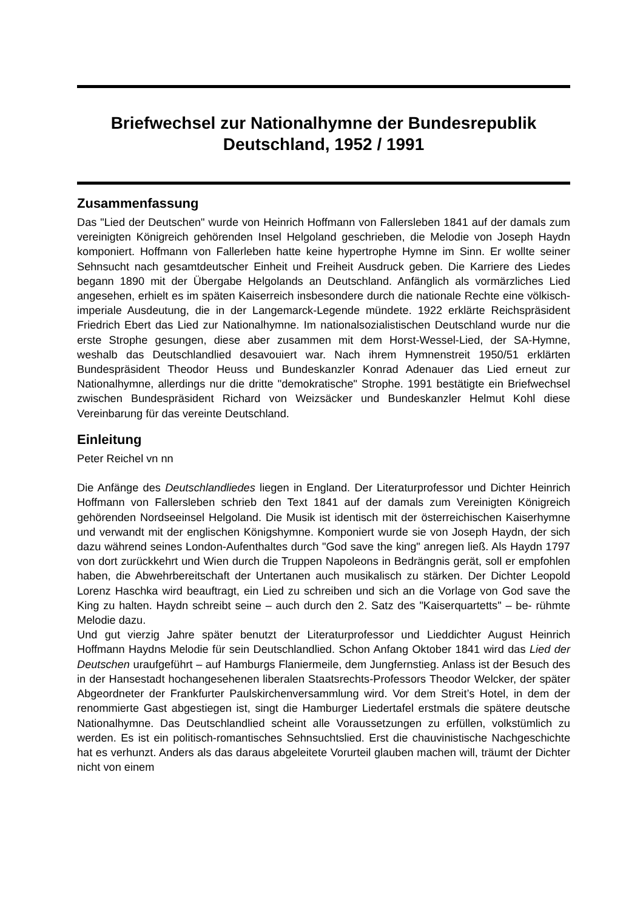Briefwechsel zur Nationalhymne der Bundesrepublik Deutschland, 1952 / 1991
Zusammenfassung
Das "Lied der Deutschen" wurde von Heinrich Hoffmann von Fallersleben 1841 auf der damals zum vereinigten Königreich gehörenden Insel Helgoland geschrieben, die Melodie von Joseph Haydn komponiert. Hoffmann von Fallerleben hatte keine hypertrophe Hymne im Sinn. Er wollte seiner Sehnsucht nach gesamtdeutscher Einheit und Freiheit Ausdruck geben. Die Karriere des Liedes begann 1890 mit der Übergabe Helgolands an Deutschland. Anfänglich als vormärzliches Lied angesehen, erhielt es im späten Kaiserreich insbesondere durch die nationale Rechte eine völkisch-imperiale Ausdeutung, die in der Langemarck-Legende mündete. 1922 erklärte Reichspräsident Friedrich Ebert das Lied zur Nationalhymne. Im nationalsozialistischen Deutschland wurde nur die erste Strophe gesungen, diese aber zusammen mit dem Horst-Wessel-Lied, der SA-Hymne, weshalb das Deutschlandlied desavouiert war. Nach ihrem Hymnenstreit 1950/51 erklärten Bundespräsident Theodor Heuss und Bundeskanzler Konrad Adenauer das Lied erneut zur Nationalhymne, allerdings nur die dritte "demokratische" Strophe. 1991 bestätigte ein Briefwechsel zwischen Bundespräsident Richard von Weizsäcker und Bundeskanzler Helmut Kohl diese Vereinbarung für das vereinte Deutschland.
Einleitung
Peter Reichel vn nn
Die Anfänge des Deutschlandliedes liegen in England. Der Literaturprofessor und Dichter Heinrich Hoffmann von Fallersleben schrieb den Text 1841 auf der damals zum Vereinigten Königreich gehörenden Nordseeinsel Helgoland. Die Musik ist identisch mit der österreichischen Kaiserhymne und verwandt mit der englischen Königshymne. Komponiert wurde sie von Joseph Haydn, der sich dazu während seines London-Aufenthaltes durch "God save the king" anregen ließ. Als Haydn 1797 von dort zurückkehrt und Wien durch die Truppen Napoleons in Bedrängnis gerät, soll er empfohlen haben, die Abwehrbereitschaft der Untertanen auch musikalisch zu stärken. Der Dichter Leopold Lorenz Haschka wird beauftragt, ein Lied zu schreiben und sich an die Vorlage von God save the King zu halten. Haydn schreibt seine – auch durch den 2. Satz des "Kaiserquartetts" – be- rühmte Melodie dazu.
Und gut vierzig Jahre später benutzt der Literaturprofessor und Lieddichter August Heinrich Hoffmann Haydns Melodie für sein Deutschlandlied. Schon Anfang Oktober 1841 wird das Lied der Deutschen uraufgeführt – auf Hamburgs Flaniermeile, dem Jungfernstieg. Anlass ist der Besuch des in der Hansestadt hochangesehenen liberalen Staatsrechts-Professors Theodor Welcker, der später Abgeordneter der Frankfurter Paulskirchenversammlung wird. Vor dem Streit’s Hotel, in dem der renommierte Gast abgestiegen ist, singt die Hamburger Liedertafel erstmals die spätere deutsche Nationalhymne. Das Deutschlandlied scheint alle Voraussetzungen zu erfüllen, volkstümlich zu werden. Es ist ein politisch-romantisches Sehnsuchtslied. Erst die chauvinistische Nachgeschichte hat es verhunzt. Anders als das daraus abgeleitete Vorurteil glauben machen will, träumt der Dichter nicht von einem